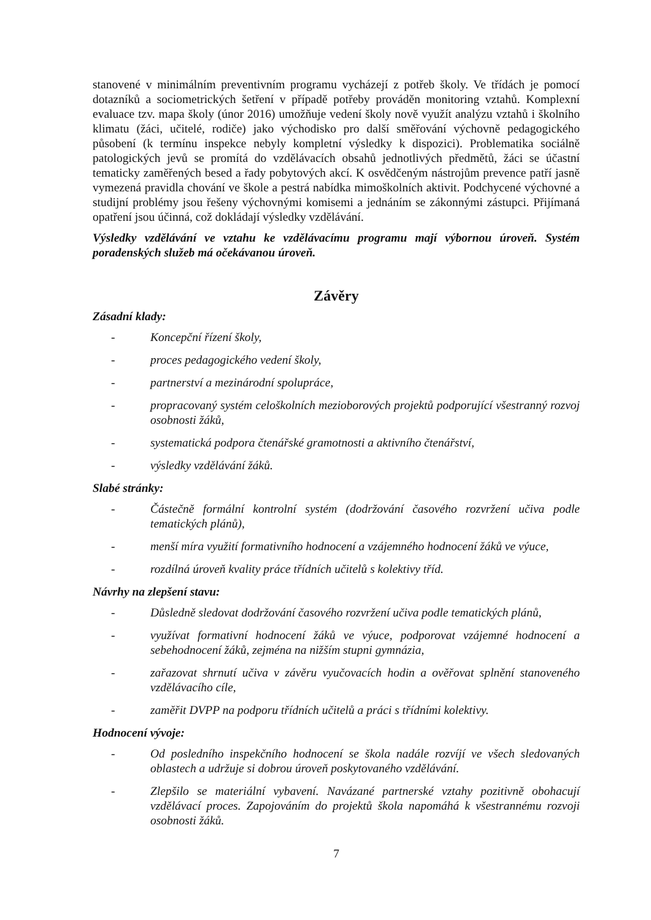stanovené v minimálním preventivním programu vycházejí z potřeb školy. Ve třídách je pomocí dotazníků a sociometrických šetření v případě potřeby prováděn monitoring vztahů. Komplexní evaluace tzv. mapa školy (únor 2016) umožňuje vedení školy nově využít analýzu vztahů i školního klimatu (žáci, učitelé, rodiče) jako východisko pro další směřování výchovně pedagogického působení (k termínu inspekce nebyly kompletní výsledky k dispozici). Problematika sociálně patologických jevů se promítá do vzdělávacích obsahů jednotlivých předmětů, žáci se účastní tematicky zaměřených besed a řady pobytových akcí. K osvědčeným nástrojům prevence patří jasně vymezená pravidla chování ve škole a pestrá nabídka mimoškolních aktivit. Podchycené výchovné a studijní problémy jsou řešeny výchovnými komisemi a jednáním se zákonnými zástupci. Přijímaná opatření jsou účinná, což dokládají výsledky vzdělávání.
Výsledky vzdělávání ve vztahu ke vzdělávacímu programu mají výbornou úroveň. Systém poradenských služeb má očekávanou úroveň.
Závěry
Zásadní klady:
- Koncepční řízení školy,
- proces pedagogického vedení školy,
- partnerství a mezinárodní spolupráce,
- propracovaný systém celoškolních mezioborových projektů podporující všestranný rozvoj osobnosti žáků,
- systematická podpora čtenářské gramotnosti a aktivního čtenářství,
- výsledky vzdělávání žáků.
Slabé stránky:
- Částečně formální kontrolní systém (dodržování časového rozvržení učiva podle tematických plánů),
- menší míra využití formativního hodnocení a vzájemného hodnocení žáků ve výuce,
- rozdílná úroveň kvality práce třídních učitelů s kolektivy tříd.
Návrhy na zlepšení stavu:
- Důsledně sledovat dodržování časového rozvržení učiva podle tematických plánů,
- využívat formativní hodnocení žáků ve výuce, podporovat vzájemné hodnocení a sebehodnocení žáků, zejména na nižším stupni gymnázia,
- zařazovat shrnutí učiva v závěru vyučovacích hodin a ověřovat splnění stanoveného vzdělávacího cíle,
- zaměřit DVPP na podporu třídních učitelů a práci s třídními kolektivy.
Hodnocení vývoje:
- Od posledního inspekčního hodnocení se škola nadále rozvíjí ve všech sledovaných oblastech a udržuje si dobrou úroveň poskytovaného vzdělávání.
- Zlepšilo se materiální vybavení. Navázané partnerské vztahy pozitivně obohacují vzdělávací proces. Zapojováním do projektů škola napomáhá k všestrannému rozvoji osobnosti žáků.
7